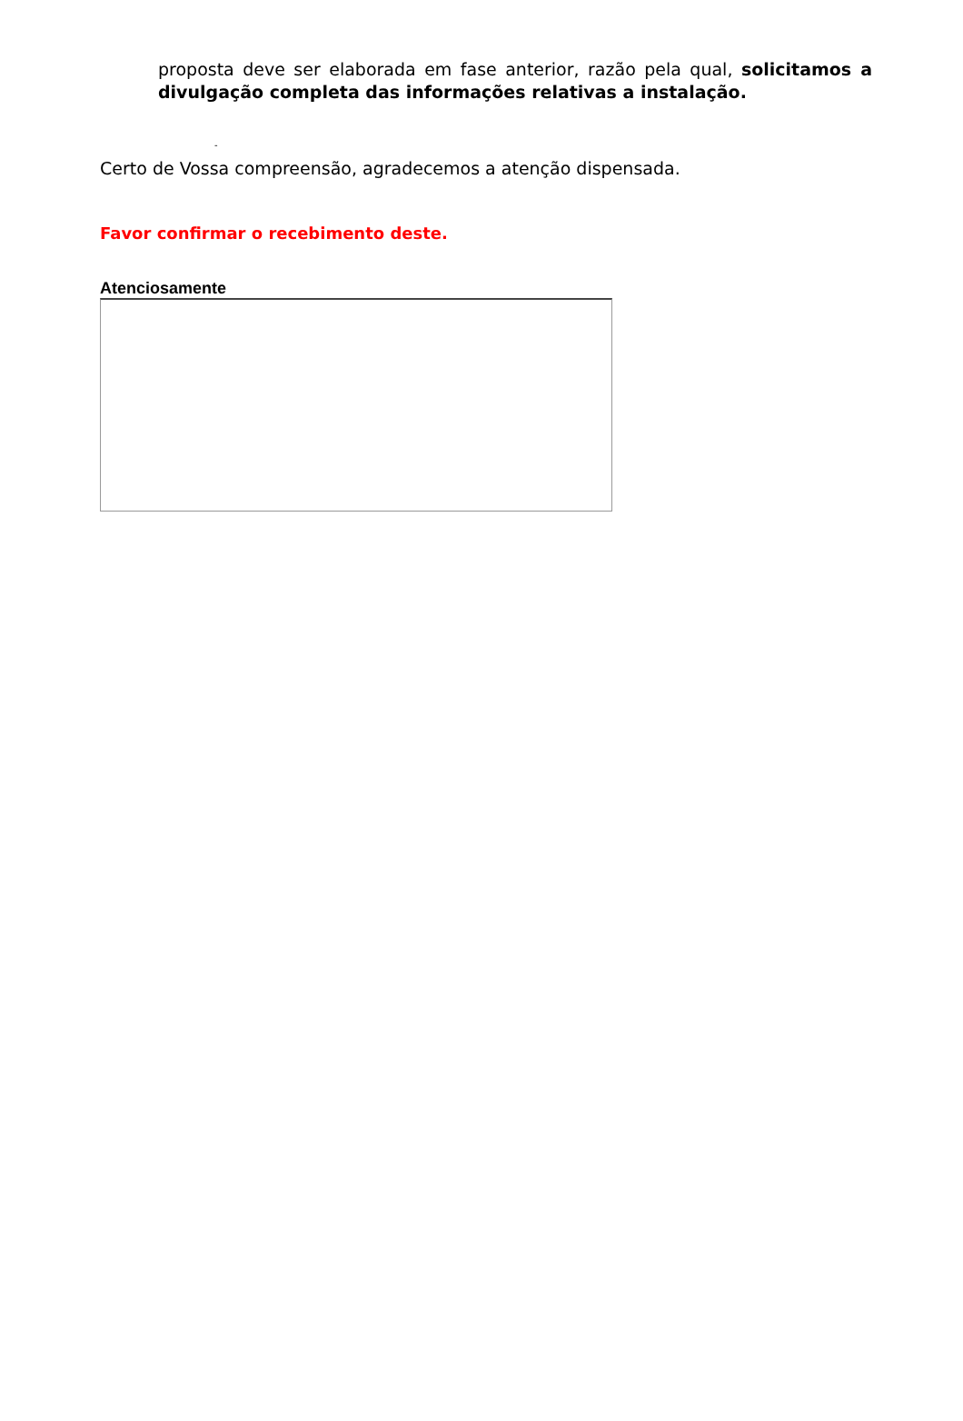proposta deve ser elaborada em fase anterior, razão pela qual, solicitamos a divulgação completa das informações relativas a instalação.
-
Certo de Vossa compreensão, agradecemos a atenção dispensada.
Favor confirmar o recebimento deste.
Atenciosamente